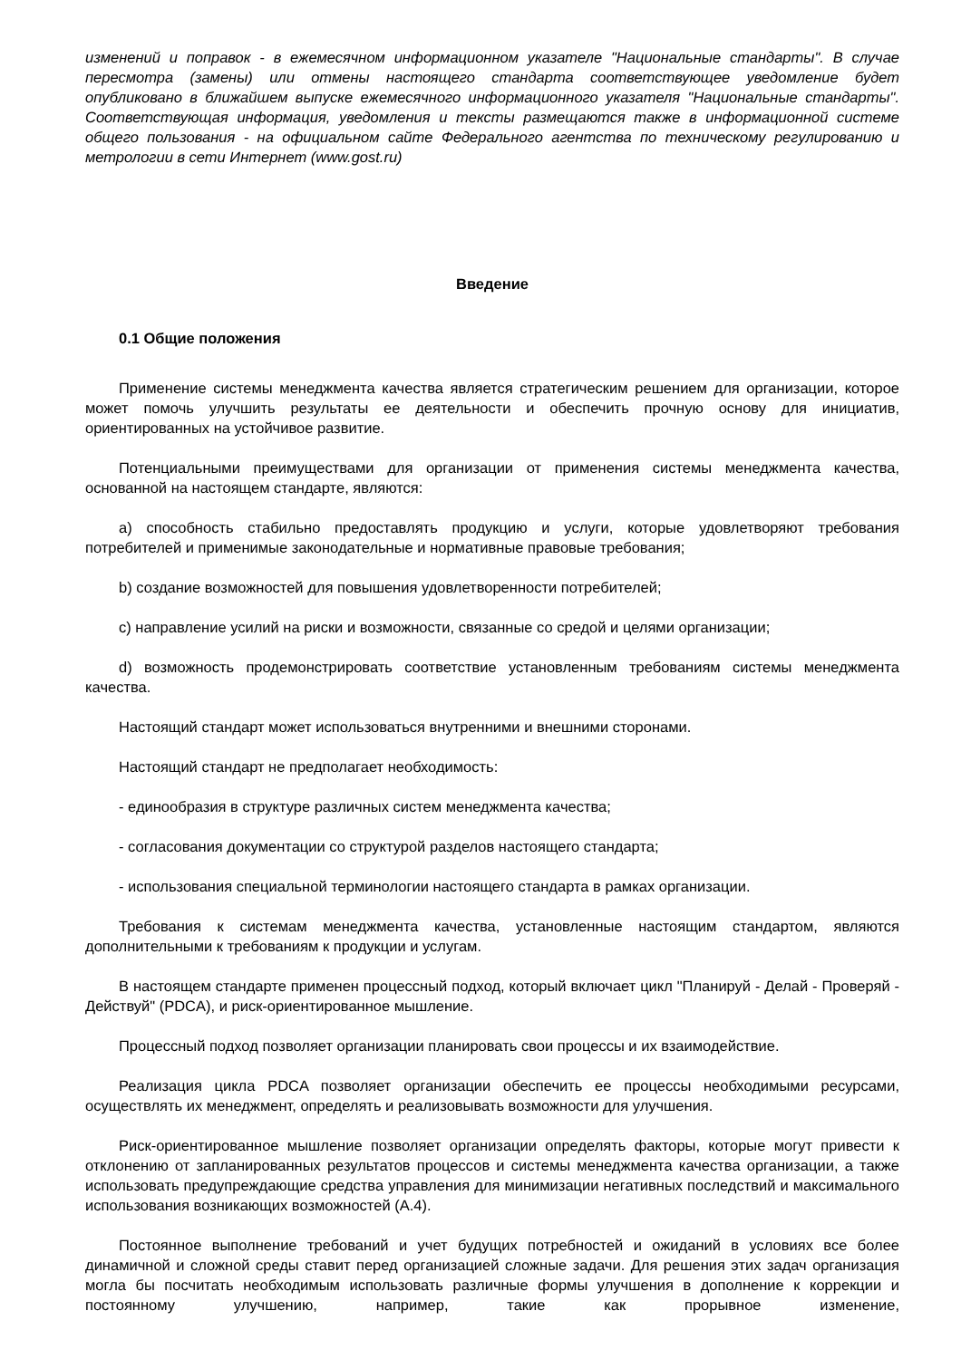изменений и поправок - в ежемесячном информационном указателе "Национальные стандарты". В случае пересмотра (замены) или отмены настоящего стандарта соответствующее уведомление будет опубликовано в ближайшем выпуске ежемесячного информационного указателя "Национальные стандарты". Соответствующая информация, уведомления и тексты размещаются также в информационной системе общего пользования - на официальном сайте Федерального агентства по техническому регулированию и метрологии в сети Интернет (www.gost.ru)
Введение
0.1 Общие положения
Применение системы менеджмента качества является стратегическим решением для организации, которое может помочь улучшить результаты ее деятельности и обеспечить прочную основу для инициатив, ориентированных на устойчивое развитие.
Потенциальными преимуществами для организации от применения системы менеджмента качества, основанной на настоящем стандарте, являются:
a) способность стабильно предоставлять продукцию и услуги, которые удовлетворяют требования потребителей и применимые законодательные и нормативные правовые требования;
b) создание возможностей для повышения удовлетворенности потребителей;
c) направление усилий на риски и возможности, связанные со средой и целями организации;
d) возможность продемонстрировать соответствие установленным требованиям системы менеджмента качества.
Настоящий стандарт может использоваться внутренними и внешними сторонами.
Настоящий стандарт не предполагает необходимость:
- единообразия в структуре различных систем менеджмента качества;
- согласования документации со структурой разделов настоящего стандарта;
- использования специальной терминологии настоящего стандарта в рамках организации.
Требования к системам менеджмента качества, установленные настоящим стандартом, являются дополнительными к требованиям к продукции и услугам.
В настоящем стандарте применен процессный подход, который включает цикл "Планируй - Делай - Проверяй - Действуй" (PDCA), и риск-ориентированное мышление.
Процессный подход позволяет организации планировать свои процессы и их взаимодействие.
Реализация цикла PDCA позволяет организации обеспечить ее процессы необходимыми ресурсами, осуществлять их менеджмент, определять и реализовывать возможности для улучшения.
Риск-ориентированное мышление позволяет организации определять факторы, которые могут привести к отклонению от запланированных результатов процессов и системы менеджмента качества организации, а также использовать предупреждающие средства управления для минимизации негативных последствий и максимального использования возникающих возможностей (A.4).
Постоянное выполнение требований и учет будущих потребностей и ожиданий в условиях все более динамичной и сложной среды ставит перед организацией сложные задачи. Для решения этих задач организация могла бы посчитать необходимым использовать различные формы улучшения в дополнение к коррекции и постоянному улучшению, например, такие как прорывное изменение,